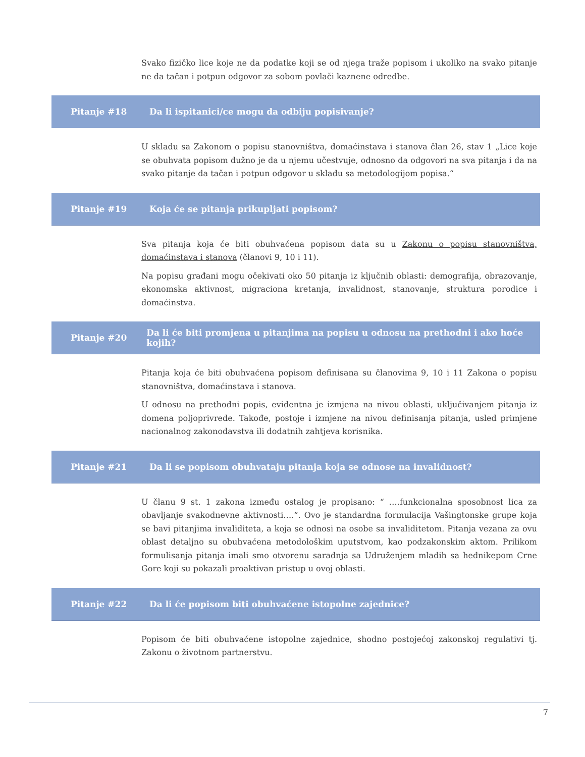Svako fizičko lice koje ne da podatke koji se od njega traže popisom i ukoliko na svako pitanje ne da tačan i potpun odgovor za sobom povlači kaznene odredbe.
Pitanje #18 Da li ispitanici/ce mogu da odbiju popisivanje?
U skladu sa Zakonom o popisu stanovništva, domaćinstava i stanova član 26, stav 1 „Lice koje se obuhvata popisom dužno je da u njemu učestvuje, odnosno da odgovori na sva pitanja i da na svako pitanje da tačan i potpun odgovor u skladu sa metodologijom popisa.“
Pitanje #19 Koja će se pitanja prikupljati popisom?
Sva pitanja koja će biti obuhvaćena popisom data su u Zakonu o popisu stanovništva, domaćinstava i stanova (članovi 9, 10 i 11).
Na popisu građani mogu očekivati oko 50 pitanja iz ključnih oblasti: demografija, obrazovanje, ekonomska aktivnost, migraciona kretanja, invalidnost, stanovanje, struktura porodice i domaćinstva.
Pitanje #20 Da li će biti promjena u pitanjima na popisu u odnosu na prethodni i ako hoće kojih?
Pitanja koja će biti obuhvaćena popisom definisana su članovima 9, 10 i 11 Zakona o popisu stanovništva, domaćinstava i stanova.
U odnosu na prethodni popis, evidentna je izmjena na nivou oblasti, uključivanjem pitanja iz domena poljoprivrede. Takođe, postoje i izmjene na nivou definisanja pitanja, usled primjene nacionalnog zakonodavstva ili dodatnih zahtjeva korisnika.
Pitanje #21 Da li se popisom obuhvataju pitanja koja se odnose na invalidnost?
U članu 9 st. 1 zakona između ostalog je propisano: “ ….funkcionalna sposobnost lica za obavljanje svakodnevne aktivnosti….”. Ovo je standardna formulacija Vašingtonske grupe koja se bavi pitanjima invaliditeta, a koja se odnosi na osobe sa invaliditetom. Pitanja vezana za ovu oblast detaljno su obuhvaćena metodološkim uputstvom, kao podzakonskim aktom. Prilikom formulisanja pitanja imali smo otvorenu saradnja sa Udruženjem mladih sa hednikepom Crne Gore koji su pokazali proaktivan pristup u ovoj oblasti.
Pitanje #22 Da li će popisom biti obuhvaćene istopolne zajednice?
Popisom će biti obuhvaćene istopolne zajednice, shodno postojećoj zakonskoj regulativi tj. Zakonu o životnom partnerstvu.
7